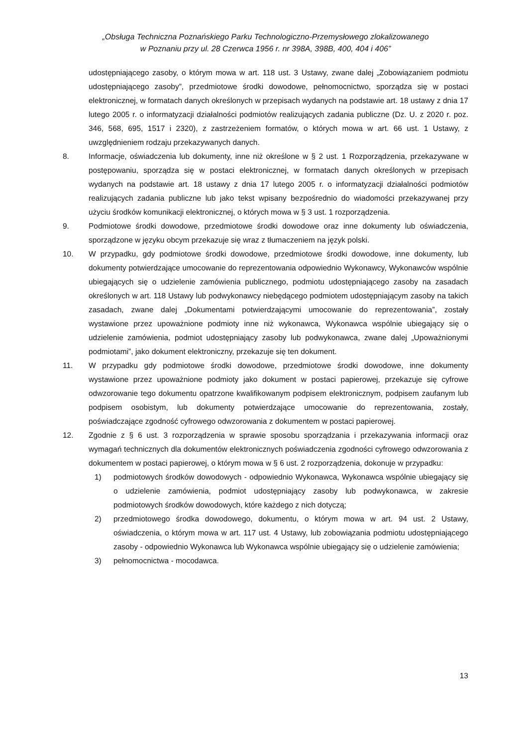„Obsługa Techniczna Poznańskiego Parku Technologiczno-Przemysłowego zlokalizowanego
w Poznaniu przy ul. 28 Czerwca 1956 r. nr 398A, 398B, 400, 404 i 406”
udostępniającego zasoby, o którym mowa w art. 118 ust. 3 Ustawy, zwane dalej „Zobowiązaniem podmiotu udostępniającego zasoby”, przedmiotowe środki dowodowe, pełnomocnictwo, sporządza się w postaci elektronicznej, w formatach danych określonych w przepisach wydanych na podstawie art. 18 ustawy z dnia 17 lutego 2005 r. o informatyzacji działalności podmiotów realizujących zadania publiczne (Dz. U. z 2020 r. poz. 346, 568, 695, 1517 i 2320), z zastrzeżeniem formatów, o których mowa w art. 66 ust. 1 Ustawy, z uwzględnieniem rodzaju przekazywanych danych.
8. Informacje, oświadczenia lub dokumenty, inne niż określone w § 2 ust. 1 Rozporządzenia, przekazywane w postępowaniu, sporządza się w postaci elektronicznej, w formatach danych określonych w przepisach wydanych na podstawie art. 18 ustawy z dnia 17 lutego 2005 r. o informatyzacji działalności podmiotów realizujących zadania publiczne lub jako tekst wpisany bezpośrednio do wiadomości przekazywanej przy użyciu środków komunikacji elektronicznej, o których mowa w § 3 ust. 1 rozporządzenia.
9. Podmiotowe środki dowodowe, przedmiotowe środki dowodowe oraz inne dokumenty lub oświadczenia, sporządzone w języku obcym przekazuje się wraz z tłumaczeniem na język polski.
10. W przypadku, gdy podmiotowe środki dowodowe, przedmiotowe środki dowodowe, inne dokumenty, lub dokumenty potwierdzające umocowanie do reprezentowania odpowiednio Wykonawcy, Wykonawców wspólnie ubiegających się o udzielenie zamówienia publicznego, podmiotu udostępniającego zasoby na zasadach określonych w art. 118 Ustawy lub podwykonawcy niebędącego podmiotem udostępniającym zasoby na takich zasadach, zwane dalej „Dokumentami potwierdzającymi umocowanie do reprezentowania”, zostały wystawione przez upoważnione podmioty inne niż wykonawca, Wykonawca wspólnie ubiegający się o udzielenie zamówienia, podmiot udostępniający zasoby lub podwykonawca, zwane dalej „Upoważnionymi podmiotami”, jako dokument elektroniczny, przekazuje się ten dokument.
11. W przypadku gdy podmiotowe środki dowodowe, przedmiotowe środki dowodowe, inne dokumenty wystawione przez upoważnione podmioty jako dokument w postaci papierowej, przekazuje się cyfrowe odwzorowanie tego dokumentu opatrzone kwalifikowanym podpisem elektronicznym, podpisem zaufanym lub podpisem osobistym, lub dokumenty potwierdzające umocowanie do reprezentowania, zostały, poświadczające zgodność cyfrowego odwzorowania z dokumentem w postaci papierowej.
12. Zgodnie z § 6 ust. 3 rozporządzenia w sprawie sposobu sporządzania i przekazywania informacji oraz wymagań technicznych dla dokumentów elektronicznych poświadczenia zgodności cyfrowego odwzorowania z dokumentem w postaci papierowej, o którym mowa w § 6 ust. 2 rozporządzenia, dokonuje w przypadku:
1) podmiotowych środków dowodowych - odpowiednio Wykonawca, Wykonawca wspólnie ubiegający się o udzielenie zamówienia, podmiot udostępniający zasoby lub podwykonawca, w zakresie podmiotowych środków dowodowych, które każdego z nich dotyczą;
2) przedmiotowego środka dowodowego, dokumentu, o którym mowa w art. 94 ust. 2 Ustawy, oświadczenia, o którym mowa w art. 117 ust. 4 Ustawy, lub zobowiązania podmiotu udostępniającego zasoby - odpowiednio Wykonawca lub Wykonawca wspólnie ubiegający się o udzielenie zamówienia;
3) pełnomocnictwa - mocodawca.
13